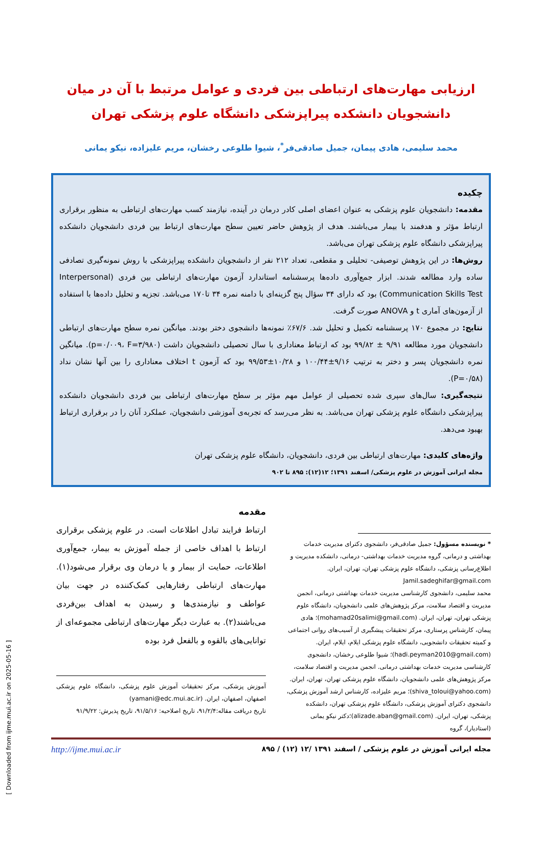ارزیابی مهارت‌های ارتباطی بین فردی و عوامل مرتبط با آن در میان دانشجویان دانشکده پیراپزشکی دانشگاه علوم پزشکی تهران
محمد سلیمی، هادی پیمان، جمیل صادقی‌فر<sup>*</sup>، شیوا طلوعی رخشان، مریم علیزاده، نیکو یمانی
چکیده
مقدمه: دانشجویان علوم پزشکی به عنوان اعضای اصلی کادر درمان در آینده، نیازمند کسب مهارت‌های ارتباطی به منظور برقراری ارتباط مؤثر و هدفمند با بیمار می‌باشند. هدف از پژوهش حاضر تعیین سطح مهارت‌های ارتباط بین فردی دانشجویان دانشکده پیراپزشکی دانشگاه علوم پزشکی تهران می‌باشد.
روش‌ها: در این پژوهش توصیفی- تحلیلی و مقطعی، تعداد ۲۱۲ نفر از دانشجویان دانشکده پیراپزشکی با روش نمونه‌گیری تصادفی ساده وارد مطالعه شدند. ابزار جمع‌آوری داده‌ها پرسشنامه استاندارد آزمون مهارت‌های ارتباطی بین فردی (Interpersonal Communication Skills Test) بود که دارای ۳۴ سؤال پنج گزینه‌ای با دامنه نمره ۳۴ تا۱۷۰ می‌باشد. تجزیه و تحلیل داده‌ها با استفاده از آزمون‌های آماری t و ANOVA صورت گرفت.
نتایج: در مجموع ۱۷۰ پرسشنامه تکمیل و تحلیل شد. ۶۷/۶٪ نمونه‌ها دانشجوی دختر بودند. میانگین نمره سطح مهارت‌های ارتباطی دانشجویان مورد مطالعه ۹/۹۱ ± ۹۹/۸۲ بود که ارتباط معناداری با سال تحصیلی دانشجویان داشت (p=۰/۰۰۹، F=۳/۹۸۰). میانگین نمره دانشجویان پسر و دختر به ترتیب ۹/۱۶±۱۰۰/۴۴ و ۱۰/۲۸±۹۹/۵۳ بود که آزمون t اختلاف معناداری را بین آنها نشان نداد (P=۰/۵۸).
نتیجه‌گیری: سال‌های سپری شده تحصیلی از عوامل مهم مؤثر بر سطح مهارت‌های ارتباطی بین فردی دانشجویان دانشکده پیراپزشکی دانشگاه علوم پزشکی تهران می‌باشد. به نظر می‌رسد که تجربه‌ی آموزشی دانشجویان، عملکرد آنان را در برقراری ارتباط بهبود می‌دهد.
واژه‌های کلیدی: مهارت‌های ارتباطی بین فردی، دانشجویان، دانشگاه علوم پزشکی تهران
مجله ایرانی آموزش در علوم پزشکی/ اسفند ۱۳۹۱؛ ۱۲(۱۲): ۸۹۵ تا ۹۰۲
* نویسنده مسؤول: جمیل صادقی‌فر، دانشجوی دکترای مدیریت خدمات بهداشتی و درمانی، گروه مدیریت خدمات بهداشتی- درمانی، دانشکده مدیریت و اطلاع‌رسانی پزشکی، دانشگاه علوم پزشکی تهران، تهران، ایران. Jamil.sadeghifar@gmail.com
محمد سلیمی، دانشجوی کارشناسی مدیریت خدمات بهداشتی درمانی، انجمن مدیریت و اقتصاد سلامت، مرکز پژوهش‌های علمی دانشجویان، دانشگاه علوم پزشکی تهران، تهران، ایران. (mohamad20salimi@gmail.com)؛ هادی پیمان، کارشناس پرستاری، مرکز تحقیقات پیشگیری از آسیب‌های روانی اجتماعی و کمیته تحقیقات دانشجویی، دانشگاه علوم پزشکی ایلام، ایلام، ایران. (hadi.peyman2010@gmail.com)؛ شیوا طلوعی رخشان، دانشجوی کارشناسی مدیریت خدمات بهداشتی درمانی. انجمن مدیریت و اقتصاد سلامت، مرکز پژوهش‌های علمی دانشجویان، دانشگاه علوم پزشکی تهران، تهران، ایران. (shiva_toloui@yahoo.com)؛ مریم علیزاده، کارشناس ارشد آموزش پزشکی، دانشجوی دکترای آموزش پزشکی، دانشگاه علوم پزشکی تهران، دانشکده پزشکی، تهران، ایران. (alizade.aban@gmail.com)؛دکتر نیکو یمانی (استادیار)، گروه
مقدمه
ارتباط فرایند تبادل اطلاعات است. در علوم پزشکی برقراری ارتباط با اهداف خاصی از جمله آموزش به بیمار، جمع‌آوری اطلاعات، حمایت از بیمار و یا درمان وی برقرار می‌شود(۱). مهارت‌های ارتباطی رفتارهایی کمک‌کننده در جهت بیان عواطف و نیازمندی‌ها و رسیدن به اهداف بین‌فردی می‌باشند(۲). به عبارت دیگر مهارت‌های ارتباطی مجموعه‌ای از توانایی‌های بالقوه و بالفعل فرد بوده
آموزش پزشکی، مرکز تحقیقات آموزش علوم پزشکی، دانشگاه علوم پزشکی اصفهان، اصفهان، ایران. (yamani@edc.mui.ac.ir)
تاریخ دریافت مقاله:۹۱/۲/۴، تاریخ اصلاحیه: ۹۱/۵/۱۶، تاریخ پذیرش: ۹۱/۹/۲۲
مجله ایرانی آموزش در علوم پزشکی / اسفند ۱۳۹۱ /۱۲ (۱۲) / ۸۹۵ http://ijme.mui.ac.ir
[ Downloaded from ijme.mui.ac.ir on 2025-05-16 ]